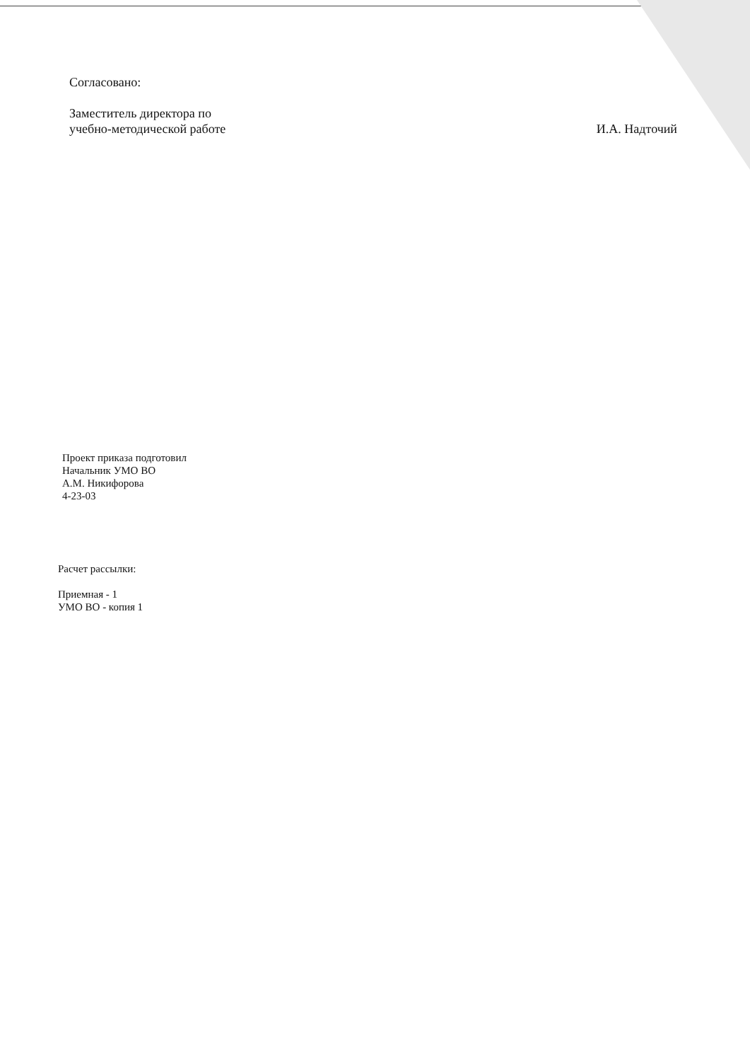Согласовано:
Заместитель директора по
учебно-методической работе
И.А. Надточий
Проект приказа подготовил
Начальник УМО ВО
А.М. Никифорова
4-23-03
Расчет рассылки:
Приемная - 1
УМО ВО - копия 1